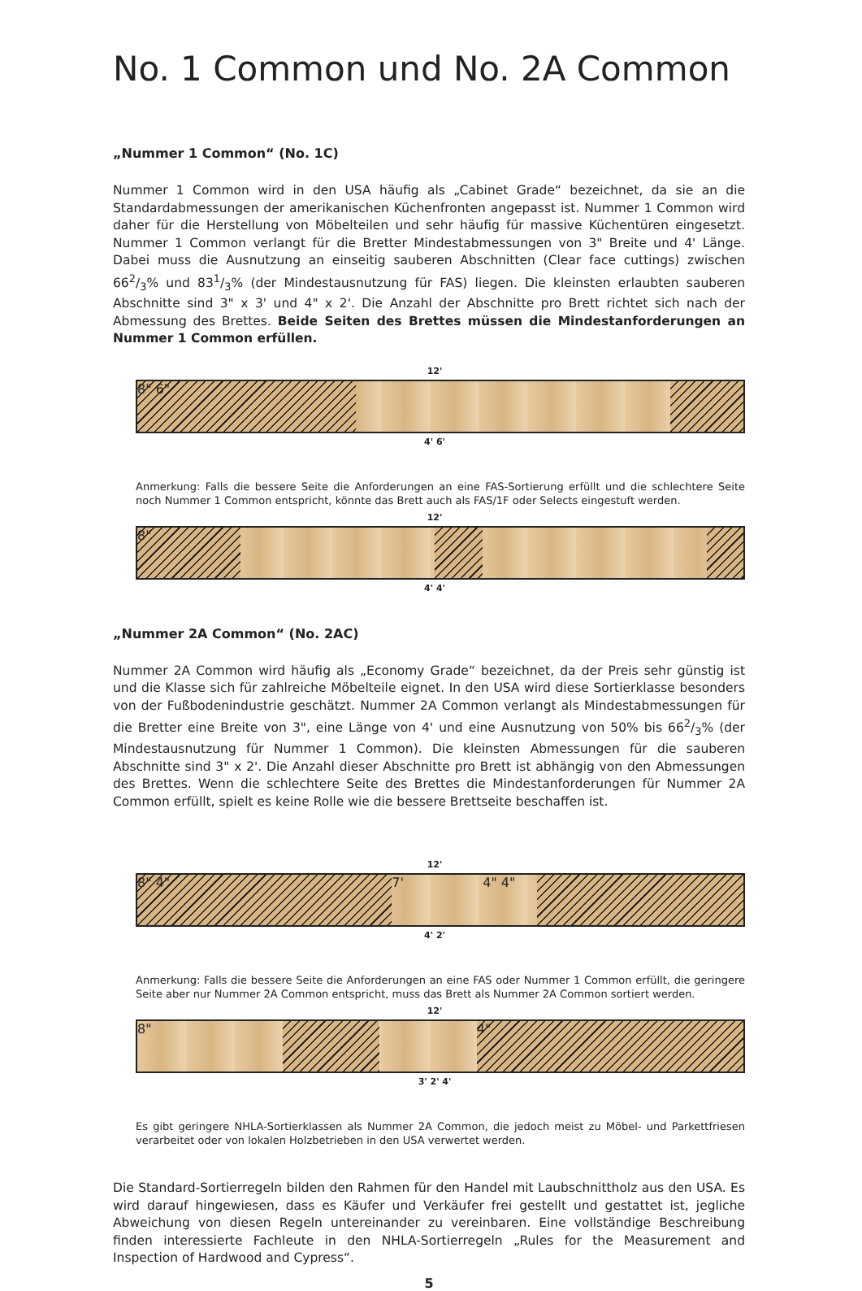No. 1 Common und No. 2A Common
„Nummer 1 Common“ (No. 1C)
Nummer 1 Common wird in den USA häufig als „Cabinet Grade“ bezeichnet, da sie an die Standardabmessungen der amerikanischen Küchenfronten angepasst ist. Nummer 1 Common wird daher für die Herstellung von Möbelteilen und sehr häufig für massive Küchentüren eingesetzt. Nummer 1 Common verlangt für die Bretter Mindestabmessungen von 3" Breite und 4' Länge. Dabei muss die Ausnutzung an einseitig sauberen Abschnitten (Clear face cuttings) zwischen 662/3% und 831/3% (der Mindestausnutzung für FAS) liegen. Die kleinsten erlaubten sauberen Abschnitte sind 3" x 3' und 4" x 2'. Die Anzahl der Abschnitte pro Brett richtet sich nach der Abmessung des Brettes. Beide Seiten des Brettes müssen die Mindestanforderungen an Nummer 1 Common erfüllen.
12'
8" 6"
4' 6'
Anmerkung: Falls die bessere Seite die Anforderungen an eine FAS-Sortierung erfüllt und die schlechtere Seite noch Nummer 1 Common entspricht, könnte das Brett auch als FAS/1F oder Selects eingestuft werden.
12'
8"
4' 4'
„Nummer 2A Common“ (No. 2AC)
Nummer 2A Common wird häufig als „Economy Grade“ bezeichnet, da der Preis sehr günstig ist und die Klasse sich für zahlreiche Möbelteile eignet. In den USA wird diese Sortierklasse besonders von der Fußbodenindustrie geschätzt. Nummer 2A Common verlangt als Mindestabmessungen für die Bretter eine Breite von 3", eine Länge von 4' und eine Ausnutzung von 50% bis 662/3% (der Mindestausnutzung für Nummer 1 Common). Die kleinsten Abmessungen für die sauberen Abschnitte sind 3" x 2'. Die Anzahl dieser Abschnitte pro Brett ist abhängig von den Abmessungen des Brettes. Wenn die schlechtere Seite des Brettes die Mindestanforderungen für Nummer 2A Common erfüllt, spielt es keine Rolle wie die bessere Brettseite beschaffen ist.
12'
8" 4" 7' 4" 4"
4' 2'
Anmerkung: Falls die bessere Seite die Anforderungen an eine FAS oder Nummer 1 Common erfüllt, die geringere Seite aber nur Nummer 2A Common entspricht, muss das Brett als Nummer 2A Common sortiert werden.
12'
8" 4"
3' 2' 4'
Es gibt geringere NHLA-Sortierklassen als Nummer 2A Common, die jedoch meist zu Möbel- und Parkettfriesen verarbeitet oder von lokalen Holzbetrieben in den USA verwertet werden.
Die Standard-Sortierregeln bilden den Rahmen für den Handel mit Laubschnittholz aus den USA. Es wird darauf hingewiesen, dass es Käufer und Verkäufer frei gestellt und gestattet ist, jegliche Abweichung von diesen Regeln untereinander zu vereinbaren. Eine vollständige Beschreibung finden interessierte Fachleute in den NHLA-Sortierregeln „Rules for the Measurement and Inspection of Hardwood and Cypress“.
5